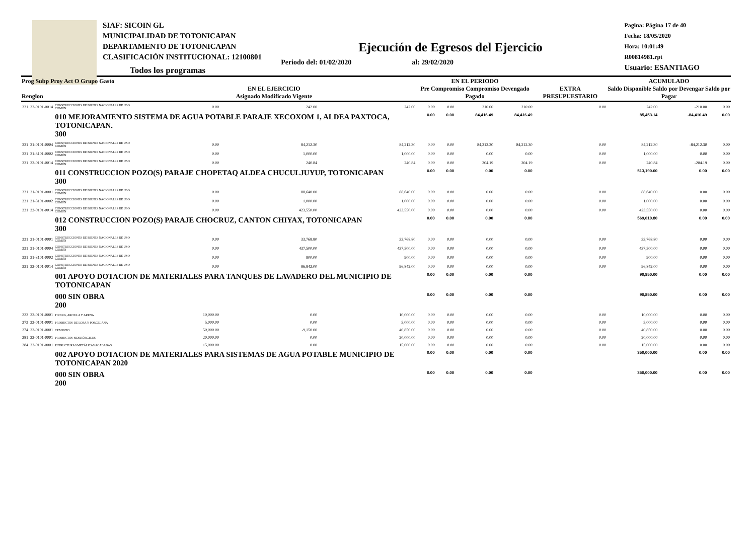SIAF: SICOIN GL
MUNICIPALIDAD DE TOTONICAPAN
DEPARTAMENTO DE TOTONICAPAN
CLASIFICACIÓN INSTITUCIONAL: 12100801
Pagina: Página 17 de 40
Fecha: 18/05/2020
Hora: 10:01:49
R00814981.rpt
Usuario: ESANTIAGO
Ejecución de Egresos del Ejercicio
Todos los programas Periodo del: 01/02/2020 al: 29/02/2020
| Prog Subp Proy Act O Grupo Gasto Renglon | | | EN EL EJERCICIO Asignado Modificado Vigente | | | EN EL PERIODO Pre Compromiso Compromiso Devengado Pagado | | | | EXTRA PRESUPUESTARIO | ACUMULADO Saldo Disponible Saldo por Devengar Saldo por Pagar | | |
| --- | --- | --- | --- | --- | --- | --- | --- | --- | --- | --- | --- | --- | --- |
| 331 | 32-0101-0014 | CONSTRUCCIONES DE BIENES NACIONALES DE USO COMÚN | 0.00 | 242.00 | 242.00 | 0.00 | 0.00 | 210.00 | 210.00 | 0.00 | 242.00 | -210.00 | 0.00 |
| | | 010 MEJORAMIENTO SISTEMA DE AGUA POTABLE PARAJE XECOXOM 1, ALDEA PAXTOCA, TOTONICAPAN. 300 | | | | 0.00 | 0.00 | 84,416.49 | 84,416.49 | | 85,453.14 | -84,416.49 | 0.00 |
| 331 | 31-0101-0004 | CONSTRUCCIONES DE BIENES NACIONALES DE USO COMÚN | 0.00 | 84,212.30 | 84,212.30 | 0.00 | 0.00 | 84,212.30 | 84,212.30 | 0.00 | 84,212.30 | -84,212.30 | 0.00 |
| 331 | 31-3101-0002 | CONSTRUCCIONES DE BIENES NACIONALES DE USO COMÚN | 0.00 | 1,000.00 | 1,000.00 | 0.00 | 0.00 | 0.00 | 0.00 | 0.00 | 1,000.00 | 0.00 | 0.00 |
| 331 | 32-0101-0014 | CONSTRUCCIONES DE BIENES NACIONALES DE USO COMÚN | 0.00 | 240.84 | 240.84 | 0.00 | 0.00 | 204.19 | 204.19 | 0.00 | 240.84 | -204.19 | 0.00 |
| | | 011 CONSTRUCCION POZO(S) PARAJE CHOPETAQ ALDEA CHUCULJUYUP, TOTONICAPAN 300 | | | | 0.00 | 0.00 | 0.00 | 0.00 | | 513,190.00 | 0.00 | 0.00 |
| 331 | 21-0101-0001 | CONSTRUCCIONES DE BIENES NACIONALES DE USO COMÚN | 0.00 | 88,640.00 | 88,640.00 | 0.00 | 0.00 | 0.00 | 0.00 | 0.00 | 88,640.00 | 0.00 | 0.00 |
| 331 | 31-3101-0002 | CONSTRUCCIONES DE BIENES NACIONALES DE USO COMÚN | 0.00 | 1,000.00 | 1,000.00 | 0.00 | 0.00 | 0.00 | 0.00 | 0.00 | 1,000.00 | 0.00 | 0.00 |
| 331 | 32-0101-0014 | CONSTRUCCIONES DE BIENES NACIONALES DE USO COMÚN | 0.00 | 423,550.00 | 423,550.00 | 0.00 | 0.00 | 0.00 | 0.00 | 0.00 | 423,550.00 | 0.00 | 0.00 |
| | | 012 CONSTRUCCION POZO(S) PARAJE CHOCRUZ, CANTON CHIYAX, TOTONICAPAN 300 | | | | 0.00 | 0.00 | 0.00 | 0.00 | | 569,010.80 | 0.00 | 0.00 |
| 331 | 21-0101-0001 | CONSTRUCCIONES DE BIENES NACIONALES DE USO COMÚN | 0.00 | 33,768.80 | 33,768.80 | 0.00 | 0.00 | 0.00 | 0.00 | 0.00 | 33,768.80 | 0.00 | 0.00 |
| 331 | 31-0101-0004 | CONSTRUCCIONES DE BIENES NACIONALES DE USO COMÚN | 0.00 | 437,500.00 | 437,500.00 | 0.00 | 0.00 | 0.00 | 0.00 | 0.00 | 437,500.00 | 0.00 | 0.00 |
| 331 | 31-3101-0002 | CONSTRUCCIONES DE BIENES NACIONALES DE USO COMÚN | 0.00 | 900.00 | 900.00 | 0.00 | 0.00 | 0.00 | 0.00 | 0.00 | 900.00 | 0.00 | 0.00 |
| 331 | 32-0101-0014 | CONSTRUCCIONES DE BIENES NACIONALES DE USO COMÚN | 0.00 | 96,842.00 | 96,842.00 | 0.00 | 0.00 | 0.00 | 0.00 | 0.00 | 96,842.00 | 0.00 | 0.00 |
| | | 001 APOYO DOTACION DE MATERIALES PARA TANQUES DE LAVADERO DEL MUNICIPIO DE TOTONICAPAN | | | | 0.00 | 0.00 | 0.00 | 0.00 | | 90,850.00 | 0.00 | 0.00 |
| | | 000 SIN OBRA 200 | | | | 0.00 | 0.00 | 0.00 | 0.00 | | 90,850.00 | 0.00 | 0.00 |
| 223 | 22-0101-0001 | PIEDRA, ARCILLA Y ARENA | 10,000.00 | 0.00 | 10,000.00 | 0.00 | 0.00 | 0.00 | 0.00 | 0.00 | 10,000.00 | 0.00 | 0.00 |
| 273 | 22-0101-0001 | PRODUCTOS DE LOZA Y PORCELANA | 5,000.00 | 0.00 | 5,000.00 | 0.00 | 0.00 | 0.00 | 0.00 | 0.00 | 5,000.00 | 0.00 | 0.00 |
| 274 | 22-0101-0001 | CEMENTO | 50,000.00 | -9,150.00 | 40,850.00 | 0.00 | 0.00 | 0.00 | 0.00 | 0.00 | 40,850.00 | 0.00 | 0.00 |
| 281 | 22-0101-0001 | PRODUCTOS SIDERÚRGICOS | 20,000.00 | 0.00 | 20,000.00 | 0.00 | 0.00 | 0.00 | 0.00 | 0.00 | 20,000.00 | 0.00 | 0.00 |
| 284 | 22-0101-0001 | ESTRUCTURAS METÁLICAS ACABADAS | 15,000.00 | 0.00 | 15,000.00 | 0.00 | 0.00 | 0.00 | 0.00 | 0.00 | 15,000.00 | 0.00 | 0.00 |
| | | 002 APOYO DOTACION DE MATERIALES PARA SISTEMAS DE AGUA POTABLE MUNICIPIO DE TOTONICAPAN 2020 | | | | 0.00 | 0.00 | 0.00 | 0.00 | | 350,000.00 | 0.00 | 0.00 |
| | | 000 SIN OBRA 200 | | | | 0.00 | 0.00 | 0.00 | 0.00 | | 350,000.00 | 0.00 | 0.00 |